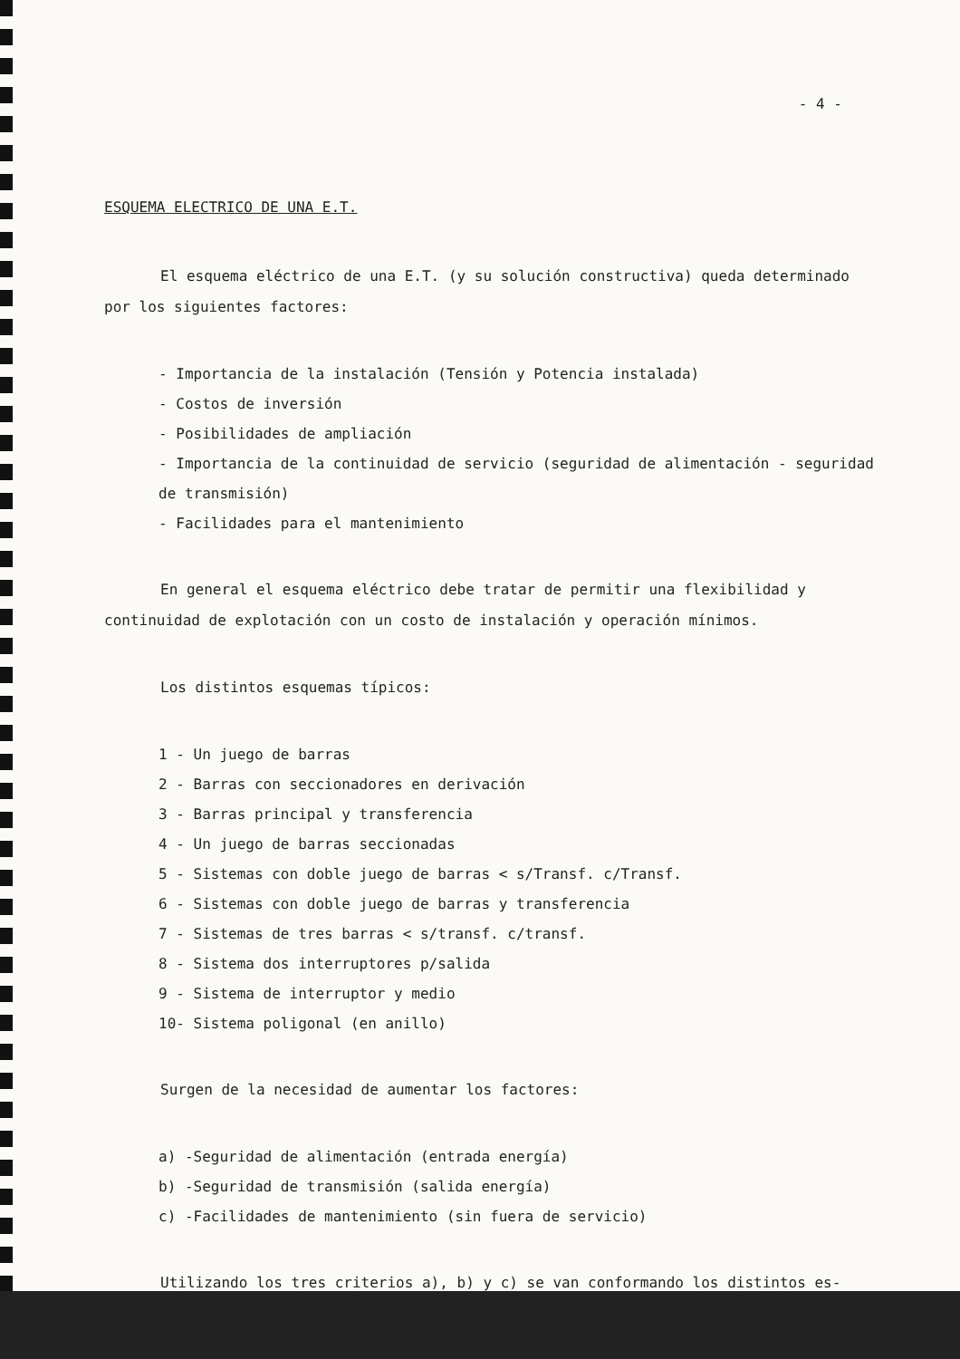- 4 -
ESQUEMA ELECTRICO DE UNA E.T.
El esquema eléctrico de una E.T. (y su solución constructiva) queda determinado por los siguientes factores:
- Importancia de la instalación (Tensión y Potencia instalada)
- Costos de inversión
- Posibilidades de ampliación
- Importancia de la continuidad de servicio (seguridad de alimentación - seguridad de transmisión)
- Facilidades para el mantenimiento
En general el esquema eléctrico debe tratar de permitir una flexibilidad y continuidad de explotación con un costo de instalación y operación mínimos.
Los distintos esquemas típicos:
1 - Un juego de barras
2 - Barras con seccionadores en derivación
3 - Barras principal y transferencia
4 - Un juego de barras seccionadas
5 - Sistemas con doble juego de barras < s/Transf. c/Transf.
6 - Sistemas con doble juego de barras y transferencia
7 - Sistemas de tres barras < s/transf. c/transf.
8 - Sistema dos interruptores p/salida
9 - Sistema de interruptor y medio
10- Sistema poligonal (en anillo)
Surgen de la necesidad de aumentar los factores:
a) -Seguridad de alimentación (entrada energía)
b) -Seguridad de transmisión (salida energía)
c) -Facilidades de mantenimiento (sin fuera de servicio)
Utilizando los tres criterios a), b) y c) se van conformando los distintos es-